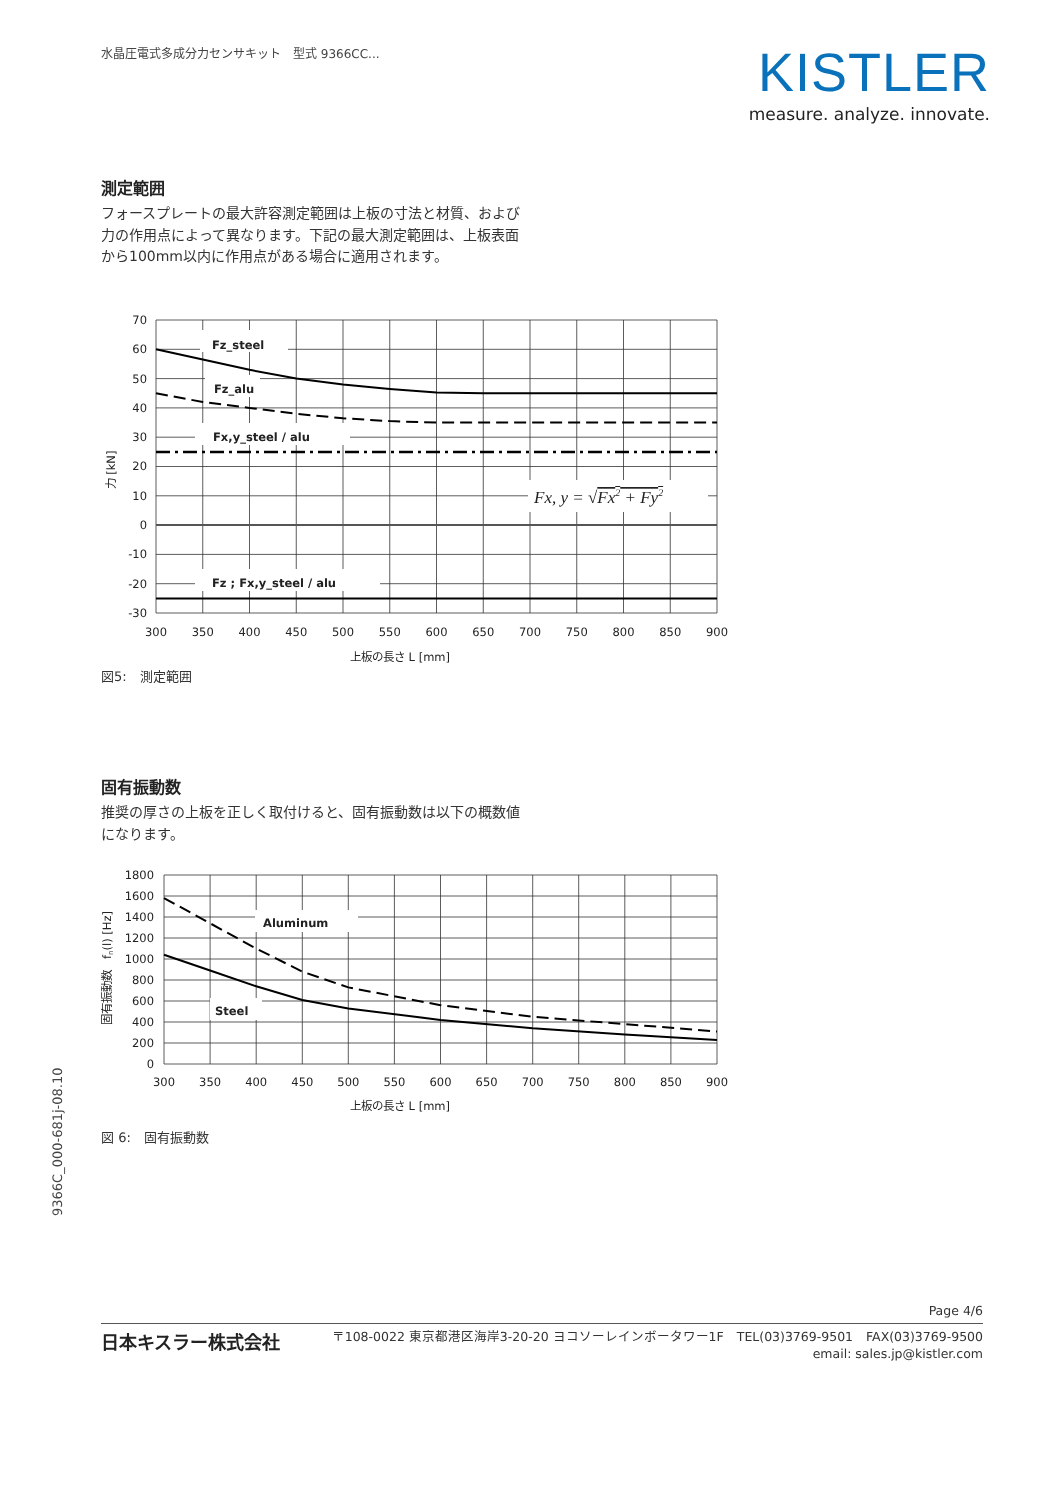水晶圧電式多成分力センサキット　型式 9366CC...
KISTLER
measure. analyze. innovate.
測定範囲
フォースプレートの最大許容測定範囲は上板の寸法と材質、および力の作用点によって異なります。下記の最大測定範囲は、上板表面から100mm以内に作用点がある場合に適用されます。
Fz_steel
Fz_alu
Fx,y_steel / alu
Fz ; Fx,y_steel / alu
Fx, y = √Fx2 + Fy2
70
60
50
40
30
20
10
0
-10
-20
-30
300
350
400
450
500
550
600
650
700
750
800
850
900
上板の長さ L [mm]
力 [kN]
図5:　測定範囲
固有振動数
推奨の厚さの上板を正しく取付けると、固有振動数は以下の概数値になります。
Aluminum
Steel
1800
1600
1400
1200
1000
800
600
400
200
0
300
350
400
450
500
550
600
650
700
750
800
850
900
上板の長さ L [mm]
固有振動数　fn(l) [Hz]
図 6:　固有振動数
9366C_000-681j-08.10
Page 4/6
日本キスラー株式会社
〒108-0022 東京都港区海岸3-20-20 ヨコソーレインボータワー1F　TEL(03)3769-9501　FAX(03)3769-9500
email: sales.jp@kistler.com